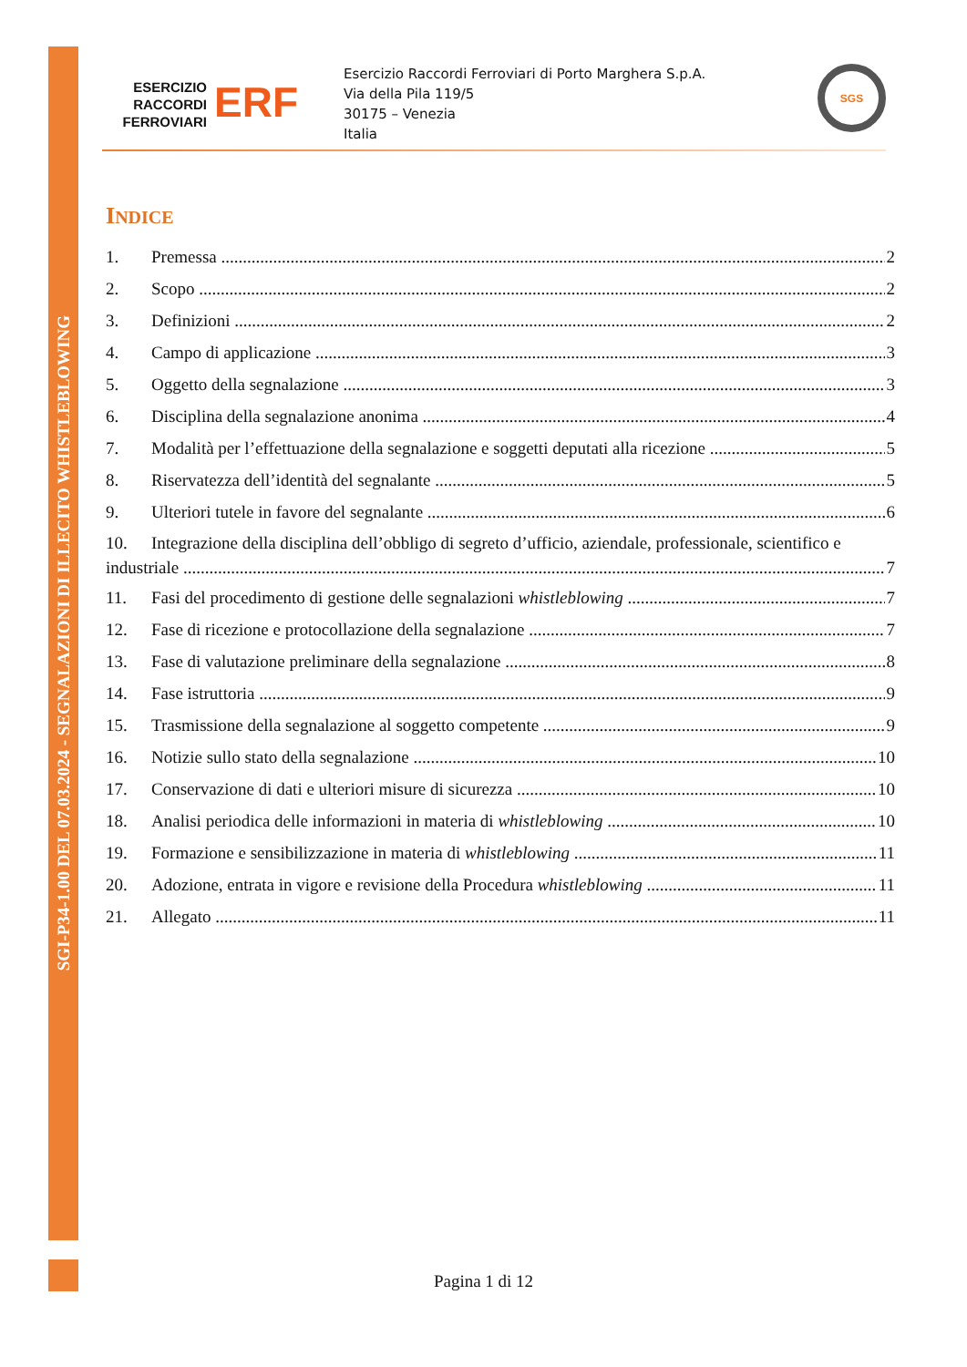SGI-P34-1.00 DEL 07.03.2024 - SEGNALAZIONI DI ILLECITO WHISTLEBLOWING
ESERCIZIO
RACCORDI
FERROVIARI
ERF
Esercizio Raccordi Ferroviari di Porto Marghera S.p.A.
Via della Pila 119/5
30175 – Venezia
Italia
SGS
INDICE
1. Premessa 2
2. Scopo 2
3. Definizioni 2
4. Campo di applicazione 3
5. Oggetto della segnalazione 3
6. Disciplina della segnalazione anonima 4
7. Modalità per l’effettuazione della segnalazione e soggetti deputati alla ricezione 5
8. Riservatezza dell’identità del segnalante 5
9. Ulteriori tutele in favore del segnalante 6
10. Integrazione della disciplina dell’obbligo di segreto d’ufficio, aziendale, professionale, scientifico e
industriale 7
11. Fasi del procedimento di gestione delle segnalazioni whistleblowing 7
12. Fase di ricezione e protocollazione della segnalazione 7
13. Fase di valutazione preliminare della segnalazione 8
14. Fase istruttoria 9
15. Trasmissione della segnalazione al soggetto competente 9
16. Notizie sullo stato della segnalazione 10
17. Conservazione di dati e ulteriori misure di sicurezza 10
18. Analisi periodica delle informazioni in materia di whistleblowing 10
19. Formazione e sensibilizzazione in materia di whistleblowing 11
20. Adozione, entrata in vigore e revisione della Procedura whistleblowing 11
21. Allegato 11
Pagina 1 di 12